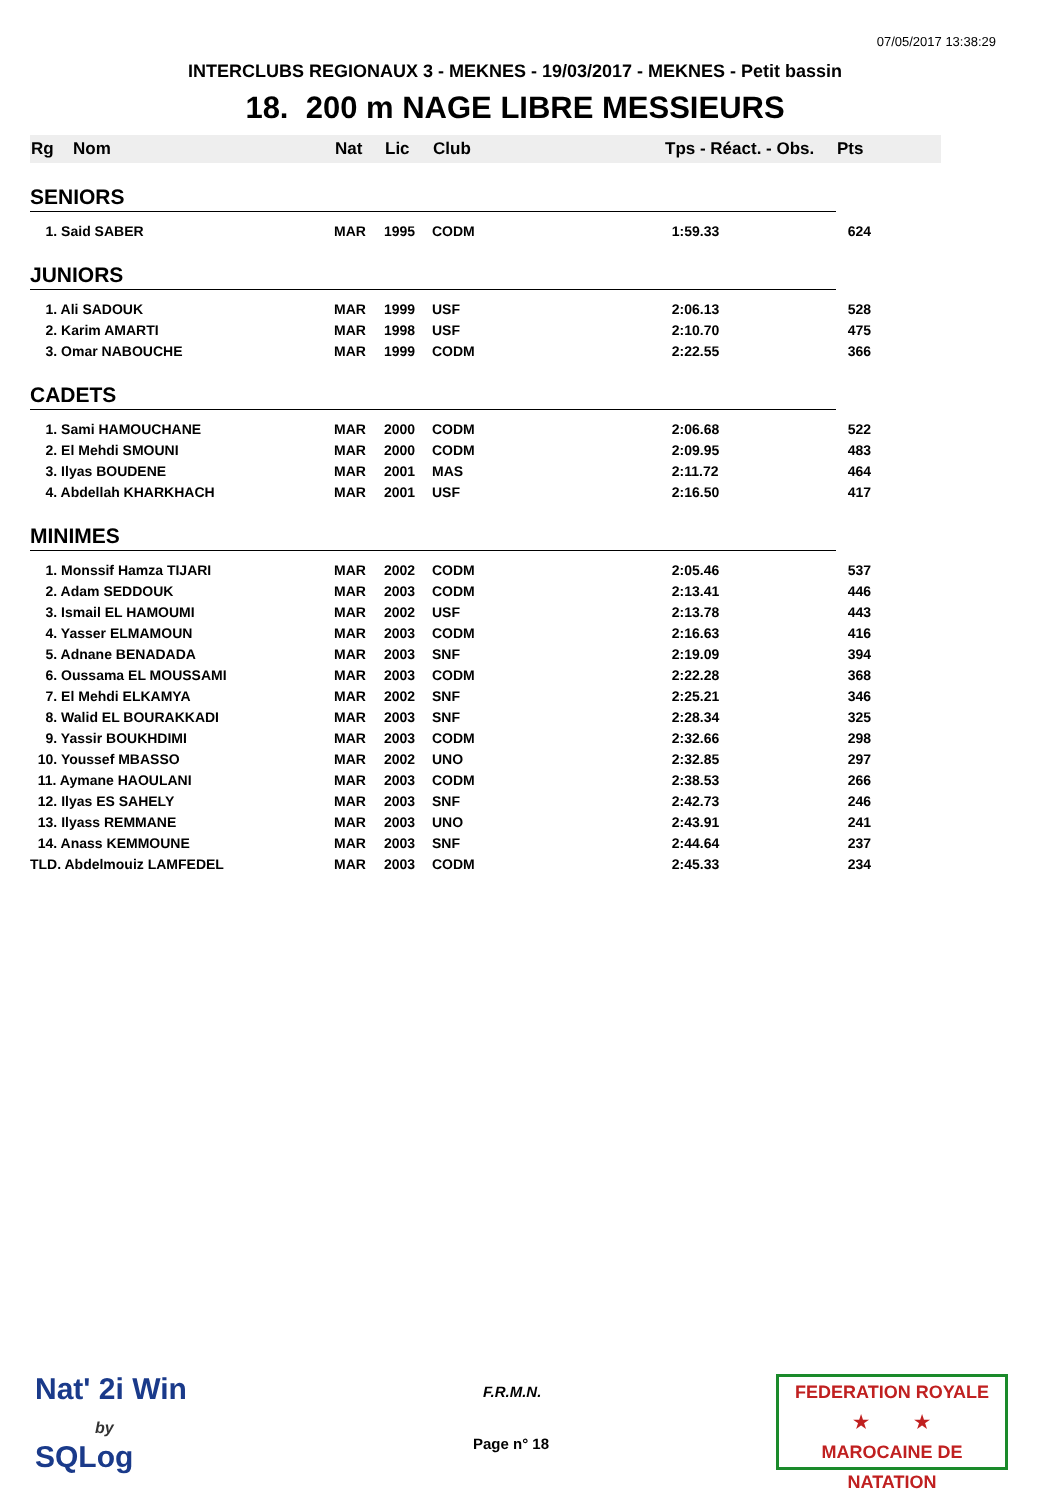07/05/2017 13:38:29
INTERCLUBS REGIONAUX 3 - MEKNES - 19/03/2017 - MEKNES - Petit bassin
18. 200 m NAGE LIBRE MESSIEURS
| Rg | Nom | Nat | Lic | Club | Tps - Réact. - Obs. | Pts |
| --- | --- | --- | --- | --- | --- | --- |
| SENIORS | | | | | | |
| 1. Said SABER | | MAR | 1995 | CODM | 1:59.33 | 624 |
| JUNIORS | | | | | | |
| 1. Ali SADOUK | | MAR | 1999 | USF | 2:06.13 | 528 |
| 2. Karim AMARTI | | MAR | 1998 | USF | 2:10.70 | 475 |
| 3. Omar NABOUCHE | | MAR | 1999 | CODM | 2:22.55 | 366 |
| CADETS | | | | | | |
| 1. Sami HAMOUCHANE | | MAR | 2000 | CODM | 2:06.68 | 522 |
| 2. El Mehdi SMOUNI | | MAR | 2000 | CODM | 2:09.95 | 483 |
| 3. Ilyas BOUDENE | | MAR | 2001 | MAS | 2:11.72 | 464 |
| 4. Abdellah KHARKHACH | | MAR | 2001 | USF | 2:16.50 | 417 |
| MINIMES | | | | | | |
| 1. Monssif Hamza TIJARI | | MAR | 2002 | CODM | 2:05.46 | 537 |
| 2. Adam SEDDOUK | | MAR | 2003 | CODM | 2:13.41 | 446 |
| 3. Ismail EL HAMOUMI | | MAR | 2002 | USF | 2:13.78 | 443 |
| 4. Yasser ELMAMOUN | | MAR | 2003 | CODM | 2:16.63 | 416 |
| 5. Adnane BENADADA | | MAR | 2003 | SNF | 2:19.09 | 394 |
| 6. Oussama EL MOUSSAMI | | MAR | 2003 | CODM | 2:22.28 | 368 |
| 7. El Mehdi ELKAMYA | | MAR | 2002 | SNF | 2:25.21 | 346 |
| 8. Walid EL BOURAKKADI | | MAR | 2003 | SNF | 2:28.34 | 325 |
| 9. Yassir BOUKHDIMI | | MAR | 2003 | CODM | 2:32.66 | 298 |
| 10. Youssef MBASSO | | MAR | 2002 | UNO | 2:32.85 | 297 |
| 11. Aymane HAOULANI | | MAR | 2003 | CODM | 2:38.53 | 266 |
| 12. Ilyas ES SAHELY | | MAR | 2003 | SNF | 2:42.73 | 246 |
| 13. Ilyass REMMANE | | MAR | 2003 | UNO | 2:43.91 | 241 |
| 14. Anass KEMMOUNE | | MAR | 2003 | SNF | 2:44.64 | 237 |
| TLD. Abdelmouiz LAMFEDEL | | MAR | 2003 | CODM | 2:45.33 | 234 |
Nat' 2i Win
by
SQLog
F.R.M.N.
Page n° 18
FEDERATION ROYALE
★ ★
MAROCAINE DE NATATION